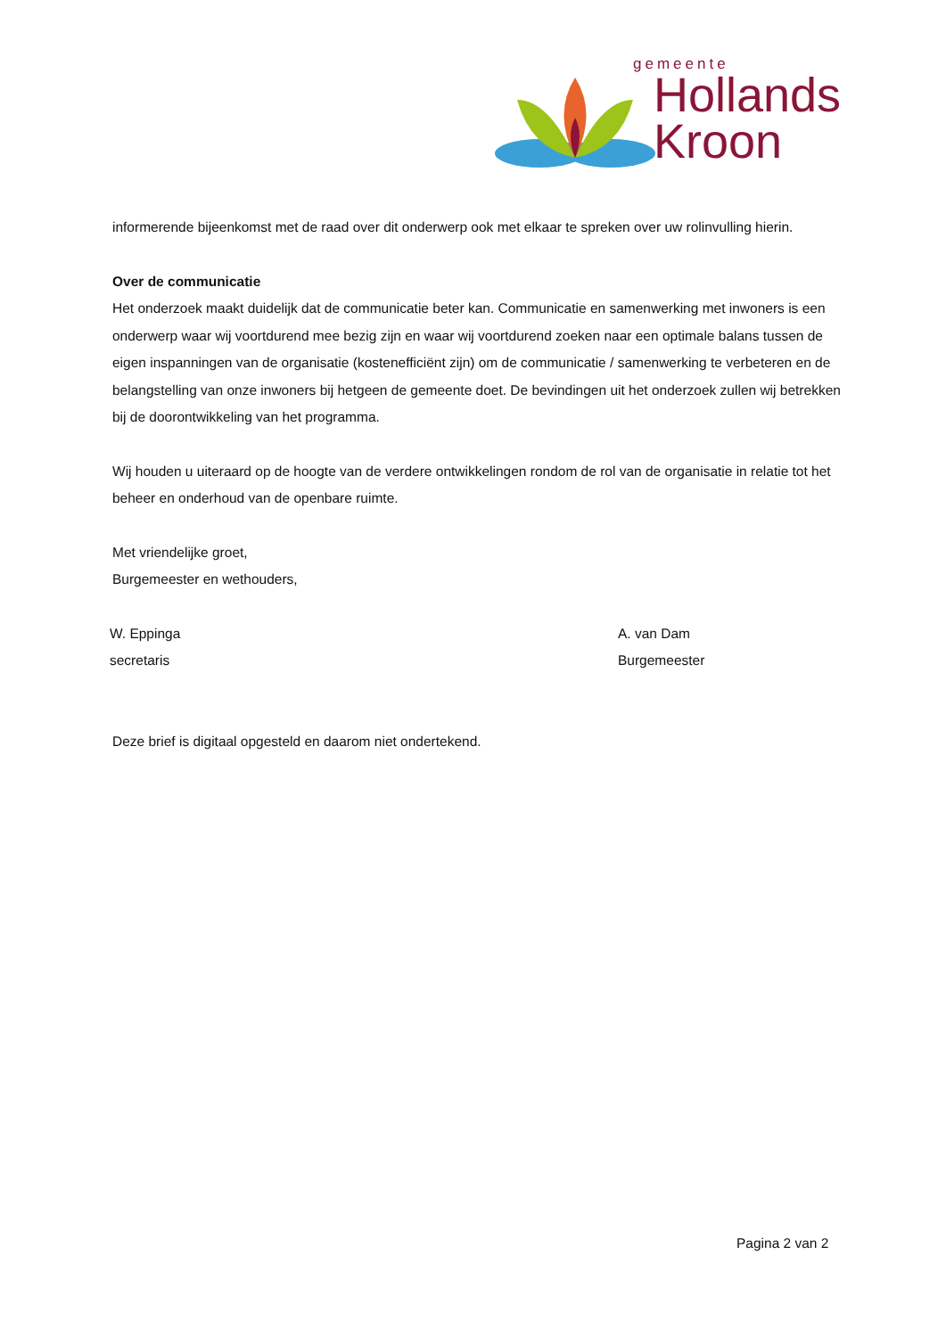gemeente
Hollands
Kroon
informerende bijeenkomst met de raad over dit onderwerp ook met elkaar te spreken over uw rolinvulling hierin.
Over de communicatie
Het onderzoek maakt duidelijk dat de communicatie beter kan. Communicatie en samenwerking met inwoners is een onderwerp waar wij voortdurend mee bezig zijn en waar wij voortdurend zoeken naar een optimale balans tussen de eigen inspanningen van de organisatie (kostenefficiënt zijn) om de communicatie / samenwerking te verbeteren en de belangstelling van onze inwoners bij hetgeen de gemeente doet. De bevindingen uit het onderzoek zullen wij betrekken bij de doorontwikkeling van het programma.
Wij houden u uiteraard op de hoogte van de verdere ontwikkelingen rondom de rol van de organisatie in relatie tot het beheer en onderhoud van de openbare ruimte.
Met vriendelijke groet,
Burgemeester en wethouders,
W. Eppinga
secretaris
A. van Dam
Burgemeester
Deze brief is digitaal opgesteld en daarom niet ondertekend.
Pagina 2 van 2